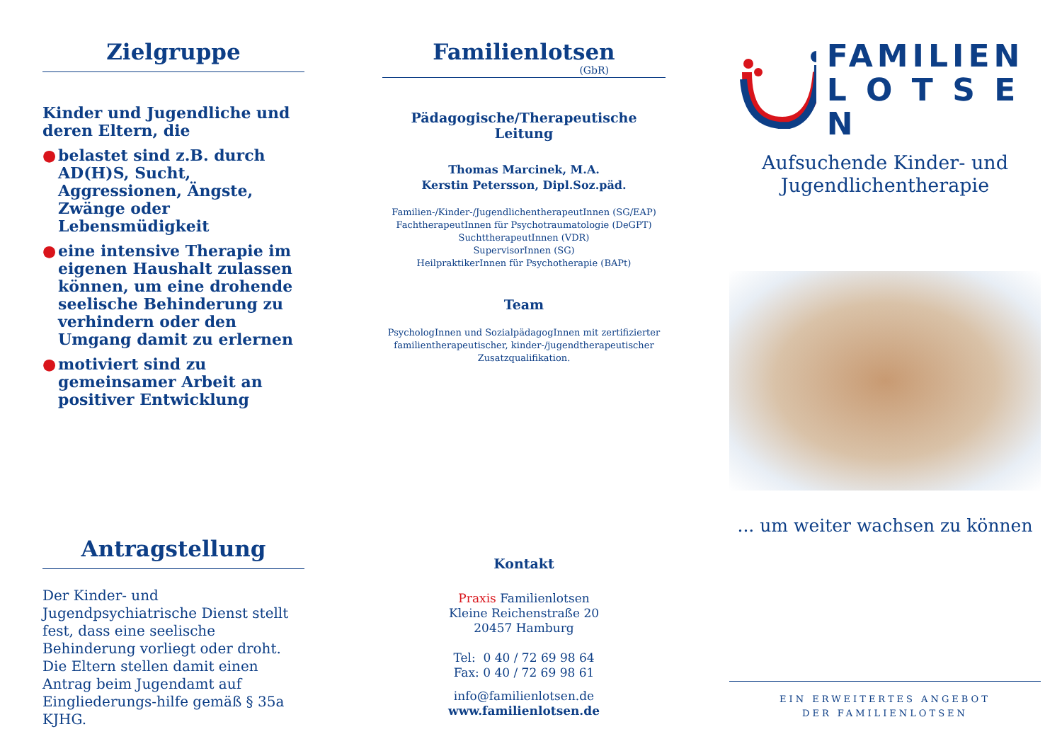Zielgruppe
Kinder und Jugendliche und deren Eltern, die
● belastet sind z.B. durch AD(H)S, Sucht, Aggressionen, Ängste, Zwänge oder Lebensmüdigkeit
● eine intensive Therapie im eigenen Haushalt zulassen können, um eine drohende seelische Behinderung zu verhindern oder den Umgang damit zu erlernen
● motiviert sind zu gemeinsamer Arbeit an positiver Entwicklung
Antragstellung
Der Kinder- und Jugendpsychiatrische Dienst stellt fest, dass eine seelische Behinderung vorliegt oder droht.
Die Eltern stellen damit einen Antrag beim Jugendamt auf Eingliederungs-hilfe gemäß § 35a KJHG.
Familienlotsen
(GbR)
Pädagogische/Therapeutische Leitung
Thomas Marcinek, M.A.
Kerstin Petersson, Dipl.Soz.päd.
Familien-/Kinder-/JugendlichentherapeutInnen (SG/EAP)
FachtherapeutInnen für Psychotraumatologie (DeGPT)
SuchttherapeutInnen (VDR)
SupervisorInnen (SG)
HeilpraktikerInnen für Psychotherapie (BAPt)
Team
PsychologInnen und SozialpädagogInnen mit zertifizierter familientherapeutischer, kinder-/jugendtherapeutischer Zusatzqualifikation.
Kontakt
Praxis Familienlotsen
Kleine Reichenstraße 20
20457 Hamburg
Tel: 0 40 / 72 69 98 64
Fax: 0 40 / 72 69 98 61
info@familienlotsen.de
www.familienlotsen.de
FAMILIEN
L O T S E N
Aufsuchende Kinder- und Jugendlichentherapie
... um weiter wachsen zu können
EIN ERWEITERTES ANGEBOT
DER FAMILIENLOTSEN